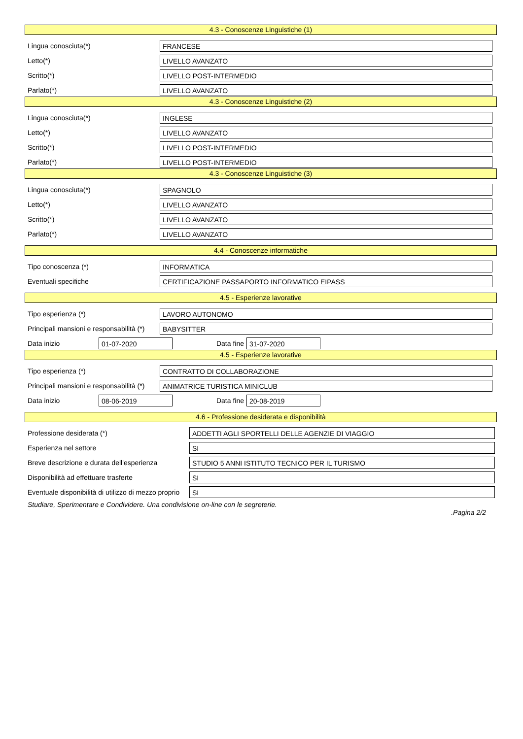4.3 - Conoscenze Linguistiche (1)
Lingua conosciuta(*)
FRANCESE
Letto(*)
LIVELLO AVANZATO
Scritto(*)
LIVELLO POST-INTERMEDIO
Parlato(*)
LIVELLO AVANZATO
4.3 - Conoscenze Linguistiche (2)
Lingua conosciuta(*)
INGLESE
Letto(*)
LIVELLO AVANZATO
Scritto(*)
LIVELLO POST-INTERMEDIO
Parlato(*)
LIVELLO POST-INTERMEDIO
4.3 - Conoscenze Linguistiche (3)
Lingua conosciuta(*)
SPAGNOLO
Letto(*)
LIVELLO AVANZATO
Scritto(*)
LIVELLO AVANZATO
Parlato(*)
LIVELLO AVANZATO
4.4 - Conoscenze informatiche
Tipo conoscenza (*)
INFORMATICA
Eventuali specifiche
CERTIFICAZIONE PASSAPORTO INFORMATICO EIPASS
4.5 - Esperienze lavorative
Tipo esperienza (*)
LAVORO AUTONOMO
Principali mansioni e responsabilità (*)
BABYSITTER
Data inizio
01-07-2020
Data fine
31-07-2020
4.5 - Esperienze lavorative
Tipo esperienza (*)
CONTRATTO DI COLLABORAZIONE
Principali mansioni e responsabilità (*)
ANIMATRICE TURISTICA MINICLUB
Data inizio
08-06-2019
Data fine
20-08-2019
4.6 - Professione desiderata e disponibilità
Professione desiderata (*)
ADDETTI AGLI SPORTELLI DELLE AGENZIE DI VIAGGIO
Esperienza nel settore
SI
Breve descrizione e durata dell'esperienza
STUDIO 5 ANNI ISTITUTO TECNICO PER IL TURISMO
Disponibilità ad effettuare trasferte
SI
Eventuale disponibilità di utilizzo di mezzo proprio
SI
Studiare, Sperimentare e Condividere. Una condivisione on-line con le segreterie.
.Pagina 2/2